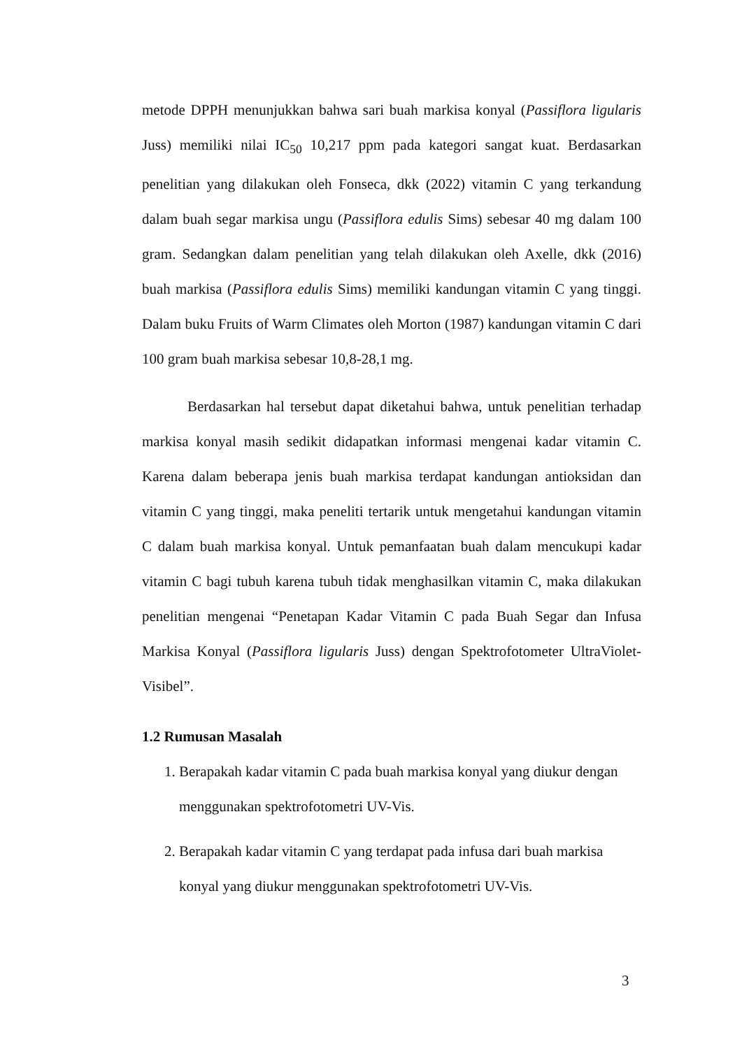metode DPPH menunjukkan bahwa sari buah markisa konyal (Passiflora ligularis Juss) memiliki nilai IC<sub>50</sub> 10,217 ppm pada kategori sangat kuat. Berdasarkan penelitian yang dilakukan oleh Fonseca, dkk (2022) vitamin C yang terkandung dalam buah segar markisa ungu (Passiflora edulis Sims) sebesar 40 mg dalam 100 gram. Sedangkan dalam penelitian yang telah dilakukan oleh Axelle, dkk (2016) buah markisa (Passiflora edulis Sims) memiliki kandungan vitamin C yang tinggi. Dalam buku Fruits of Warm Climates oleh Morton (1987) kandungan vitamin C dari 100 gram buah markisa sebesar 10,8-28,1 mg.
Berdasarkan hal tersebut dapat diketahui bahwa, untuk penelitian terhadap markisa konyal masih sedikit didapatkan informasi mengenai kadar vitamin C. Karena dalam beberapa jenis buah markisa terdapat kandungan antioksidan dan vitamin C yang tinggi, maka peneliti tertarik untuk mengetahui kandungan vitamin C dalam buah markisa konyal. Untuk pemanfaatan buah dalam mencukupi kadar vitamin C bagi tubuh karena tubuh tidak menghasilkan vitamin C, maka dilakukan penelitian mengenai “Penetapan Kadar Vitamin C pada Buah Segar dan Infusa Markisa Konyal (Passiflora ligularis Juss) dengan Spektrofotometer UltraViolet-Visibel”.
1.2 Rumusan Masalah
1. Berapakah kadar vitamin C pada buah markisa konyal yang diukur dengan
menggunakan spektrofotometri UV-Vis.
2. Berapakah kadar vitamin C yang terdapat pada infusa dari buah markisa
konyal yang diukur menggunakan spektrofotometri UV-Vis.
3